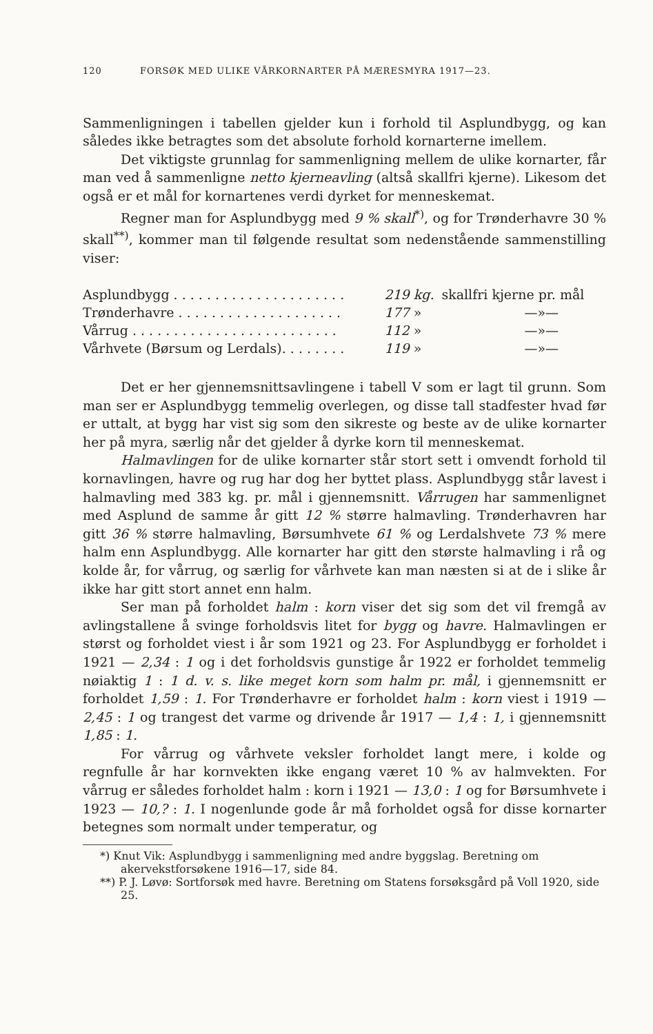120 FORSØK MED ULIKE VÅRKORNARTER PÅ MÆRESMYRA 1917—23.
Sammenligningen i tabellen gjelder kun i forhold til Asplundbygg, og kan således ikke betragtes som det absolute forhold kornarterne imellem.
Det viktigste grunnlag for sammenligning mellem de ulike kornarter, får man ved å sammenligne netto kjerneavling (altså skallfri kjerne). Likesom det også er et mål for kornartenes verdi dyrket for menneskemat.
Regner man for Asplundbygg med 9 % skall<sup>*)</sup>, og for Trønderhavre 30 % skall<sup>**)</sup>, kommer man til følgende resultat som nedenstående sammenstilling viser:
| Asplundbygg . . . . . . . . . . . . . . . . . . . . . | 219 kg. | skallfri kjerne pr. mål |
| Trønderhavre . . . . . . . . . . . . . . . . . . . . | 177 » | —»— |
| Vårrug . . . . . . . . . . . . . . . . . . . . . . . . . | 112 » | —»— |
| Vårhvete (Børsum og Lerdals). . . . . . . . | 119 » | —»— |
Det er her gjennemsnittsavlingene i tabell V som er lagt til grunn. Som man ser er Asplundbygg temmelig overlegen, og disse tall stadfester hvad før er uttalt, at bygg har vist sig som den sikreste og beste av de ulike kornarter her på myra, særlig når det gjelder å dyrke korn til menneskemat.
Halmavlingen for de ulike kornarter står stort sett i omvendt forhold til kornavlingen, havre og rug har dog her byttet plass. Asplundbygg står lavest i halmavling med 383 kg. pr. mål i gjennemsnitt. Vårrugen har sammenlignet med Asplund de samme år gitt 12 % større halmavling. Trønderhavren har gitt 36 % større halmavling, Børsumhvete 61 % og Lerdalshvete 73 % mere halm enn Asplundbygg. Alle kornarter har gitt den største halmavling i rå og kolde år, for vårrug, og særlig for vårhvete kan man næsten si at de i slike år ikke har gitt stort annet enn halm.
Ser man på forholdet halm : korn viser det sig som det vil fremgå av avlingstallene å svinge forholdsvis litet for bygg og havre. Halmavlingen er størst og forholdet viest i år som 1921 og 23. For Asplundbygg er forholdet i 1921 — 2,34 : 1 og i det forholdsvis gunstige år 1922 er forholdet temmelig nøiaktig 1 : 1 d. v. s. like meget korn som halm pr. mål, i gjennemsnitt er forholdet 1,59 : 1. For Trønderhavre er forholdet halm : korn viest i 1919 — 2,45 : 1 og trangest det varme og drivende år 1917 — 1,4 : 1, i gjennemsnitt 1,85 : 1.
For vårrug og vårhvete veksler forholdet langt mere, i kolde og regnfulle år har kornvekten ikke engang været 10 % av halmvekten. For vårrug er således forholdet halm : korn i 1921 — 13,0 : 1 og for Børsumhvete i 1923 — 10,? : 1. I nogenlunde gode år må forholdet også for disse kornarter betegnes som normalt under temperatur, og
*) Knut Vik: Asplundbygg i sammenligning med andre byggslag. Beretning om akervekstforsøkene 1916—17, side 84.
**) P. J. Løvø: Sortforsøk med havre. Beretning om Statens forsøksgård på Voll 1920, side 25.